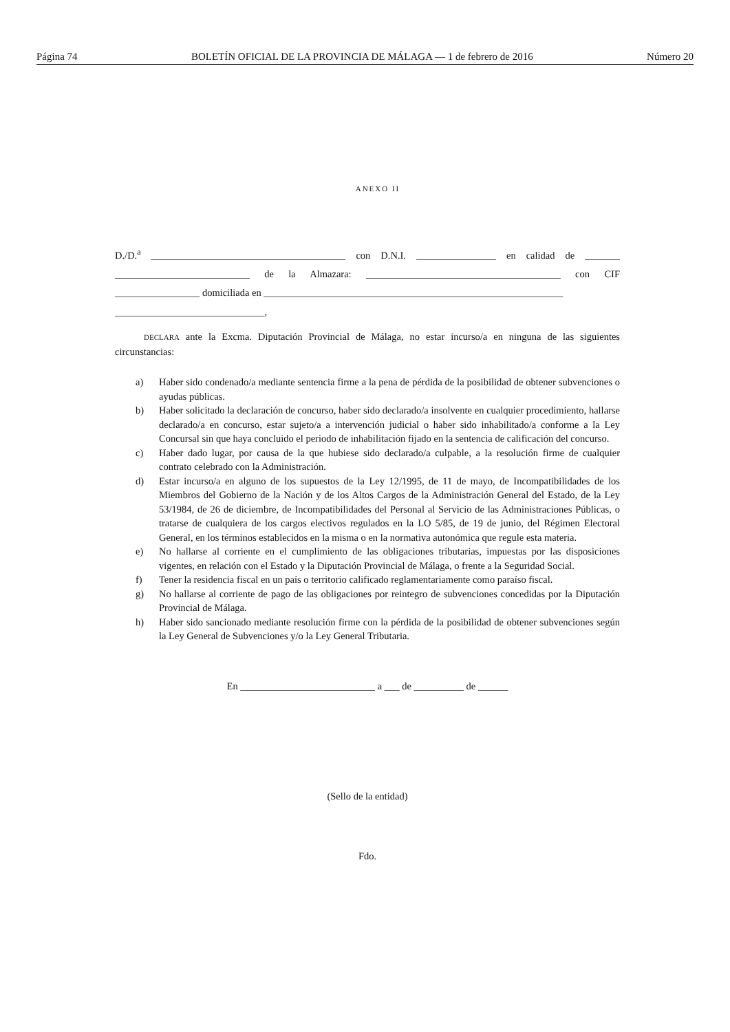Página 74 BOLETÍN OFICIAL DE LA PROVINCIA DE MÁLAGA — 1 de febrero de 2016 Número 20
ANEXO II
D./D.<sup>a</sup> _______________________________________ con D.N.I. ________________ en calidad de _______ ___________________________ de la Almazara: _______________________________________ con CIF _________________ domiciliada en ____________________________________________________________
______________________________,
DECLARA ante la Excma. Diputación Provincial de Málaga, no estar incurso/a en ninguna de las siguientes circunstancias:
a) Haber sido condenado/a mediante sentencia firme a la pena de pérdida de la posibilidad de obtener subvenciones o ayudas públicas.
b) Haber solicitado la declaración de concurso, haber sido declarado/a insolvente en cualquier procedimiento, hallarse declarado/a en concurso, estar sujeto/a a intervención judicial o haber sido inhabilitado/a conforme a la Ley Concursal sin que haya concluido el periodo de inhabilitación fijado en la sentencia de calificación del concurso.
c) Haber dado lugar, por causa de la que hubiese sido declarado/a culpable, a la resolución firme de cualquier contrato celebrado con la Administración.
d) Estar incurso/a en alguno de los supuestos de la Ley 12/1995, de 11 de mayo, de Incompatibilidades de los Miembros del Gobierno de la Nación y de los Altos Cargos de la Administración General del Estado, de la Ley 53/1984, de 26 de diciembre, de Incompatibilidades del Personal al Servicio de las Administraciones Públicas, o tratarse de cualquiera de los cargos electivos regulados en la LO 5/85, de 19 de junio, del Régimen Electoral General, en los términos establecidos en la misma o en la normativa autonómica que regule esta materia.
e) No hallarse al corriente en el cumplimiento de las obligaciones tributarias, impuestas por las disposiciones vigentes, en relación con el Estado y la Diputación Provincial de Málaga, o frente a la Seguridad Social.
f) Tener la residencia fiscal en un país o territorio calificado reglamentariamente como paraíso fiscal.
g) No hallarse al corriente de pago de las obligaciones por reintegro de subvenciones concedidas por la Diputación Provincial de Málaga.
h) Haber sido sancionado mediante resolución firme con la pérdida de la posibilidad de obtener subvenciones según la Ley General de Subvenciones y/o la Ley General Tributaria.
En ___________________________ a ___ de __________ de ______
(Sello de la entidad)
Fdo.